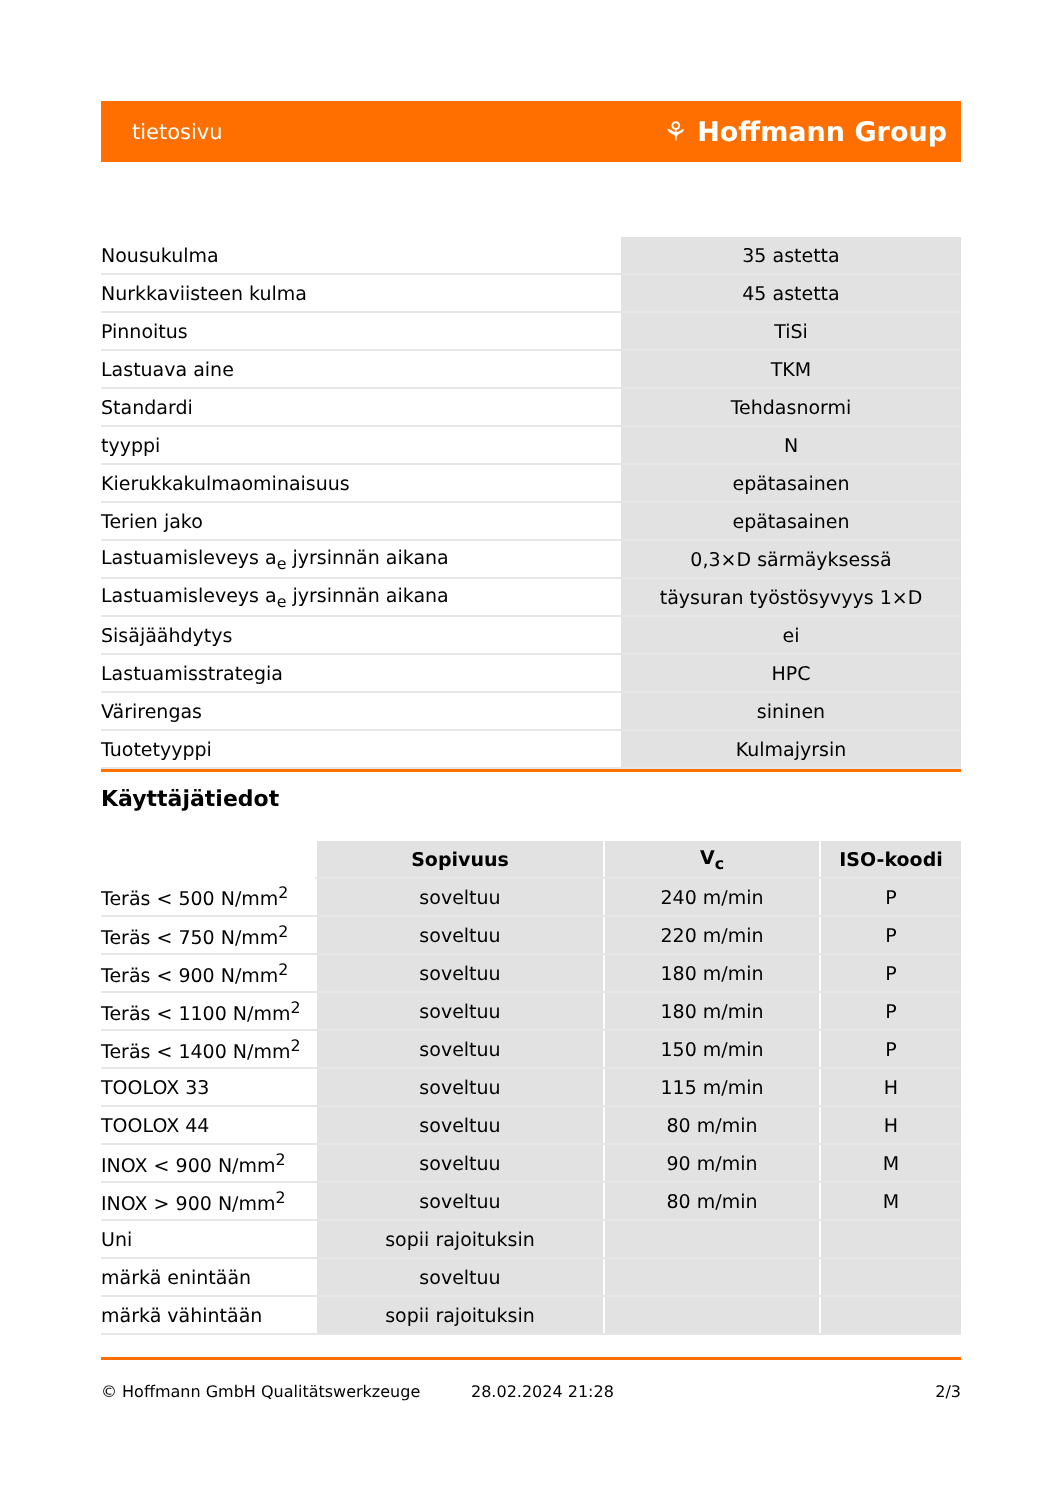tietosivu ⚘ Hoffmann Group
| Nousukulma | 35 astetta |
| Nurkkaviisteen kulma | 45 astetta |
| Pinnoitus | TiSi |
| Lastuava aine | TKM |
| Standardi | Tehdasnormi |
| tyyppi | N |
| Kierukkakulmaominaisuus | epätasainen |
| Terien jako | epätasainen |
| Lastuamisleveys a<sub>e</sub> jyrsinnän aikana | 0,3×D särmäyksessä |
| Lastuamisleveys a<sub>e</sub> jyrsinnän aikana | täysuran työstösyvyys 1×D |
| Sisäjäähdytys | ei |
| Lastuamisstrategia | HPC |
| Värirengas | sininen |
| Tuotetyyppi | Kulmajyrsin |
Käyttäjätiedot
| | Sopivuus | V<sub>c</sub> | ISO-koodi |
| Teräs < 500 N/mm<sup>2</sup> | soveltuu | 240 m/min | P |
| Teräs < 750 N/mm<sup>2</sup> | soveltuu | 220 m/min | P |
| Teräs < 900 N/mm<sup>2</sup> | soveltuu | 180 m/min | P |
| Teräs < 1100 N/mm<sup>2</sup> | soveltuu | 180 m/min | P |
| Teräs < 1400 N/mm<sup>2</sup> | soveltuu | 150 m/min | P |
| TOOLOX 33 | soveltuu | 115 m/min | H |
| TOOLOX 44 | soveltuu | 80 m/min | H |
| INOX < 900 N/mm<sup>2</sup> | soveltuu | 90 m/min | M |
| INOX > 900 N/mm<sup>2</sup> | soveltuu | 80 m/min | M |
| Uni | sopii rajoituksin | | |
| märkä enintään | soveltuu | | |
| märkä vähintään | sopii rajoituksin | | |
© Hoffmann GmbH Qualitätswerkzeuge 28.02.2024 21:28 2/3